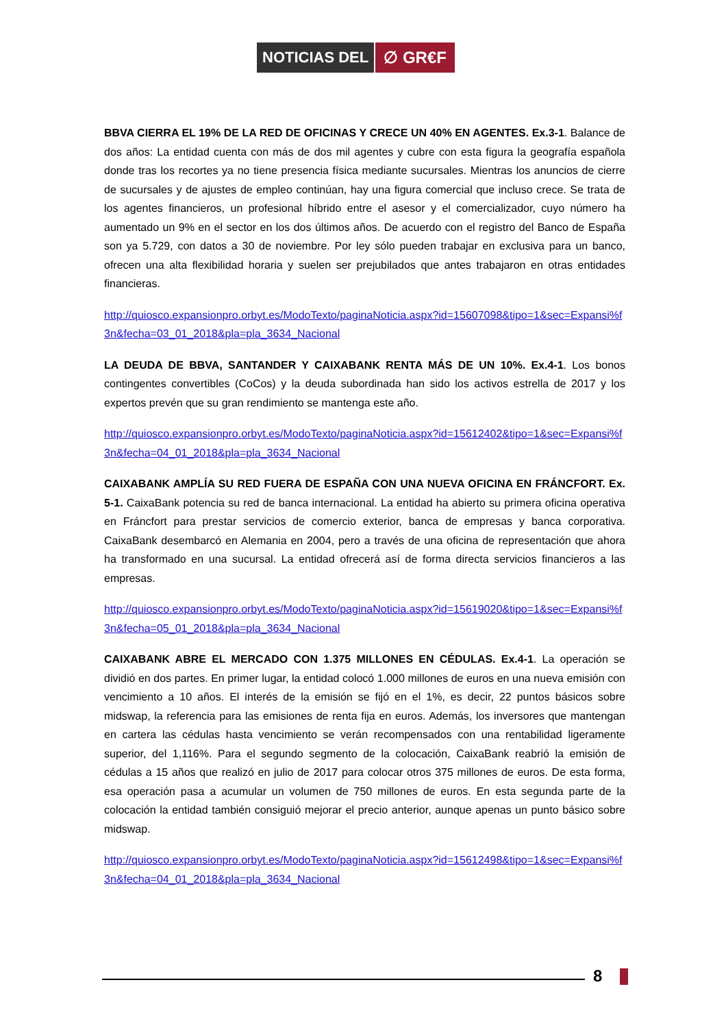NOTICIAS DEL ∅ GR€F
BBVA CIERRA EL 19% DE LA RED DE OFICINAS Y CRECE UN 40% EN AGENTES. Ex.3-1. Balance de dos años: La entidad cuenta con más de dos mil agentes y cubre con esta figura la geografía española donde tras los recortes ya no tiene presencia física mediante sucursales. Mientras los anuncios de cierre de sucursales y de ajustes de empleo continúan, hay una figura comercial que incluso crece. Se trata de los agentes financieros, un profesional híbrido entre el asesor y el comercializador, cuyo número ha aumentado un 9% en el sector en los dos últimos años. De acuerdo con el registro del Banco de España son ya 5.729, con datos a 30 de noviembre. Por ley sólo pueden trabajar en exclusiva para un banco, ofrecen una alta flexibilidad horaria y suelen ser prejubilados que antes trabajaron en otras entidades financieras.
http://quiosco.expansionpro.orbyt.es/ModoTexto/paginaNoticia.aspx?id=15607098&tipo=1&sec=Expansi%f3n&fecha=03_01_2018&pla=pla_3634_Nacional
LA DEUDA DE BBVA, SANTANDER Y CAIXABANK RENTA MÁS DE UN 10%. Ex.4-1. Los bonos contingentes convertibles (CoCos) y la deuda subordinada han sido los activos estrella de 2017 y los expertos prevén que su gran rendimiento se mantenga este año.
http://quiosco.expansionpro.orbyt.es/ModoTexto/paginaNoticia.aspx?id=15612402&tipo=1&sec=Expansi%f3n&fecha=04_01_2018&pla=pla_3634_Nacional
CAIXABANK AMPLÍA SU RED FUERA DE ESPAÑA CON UNA NUEVA OFICINA EN FRÁNCFORT. Ex. 5-1. CaixaBank potencia su red de banca internacional. La entidad ha abierto su primera oficina operativa en Fráncfort para prestar servicios de comercio exterior, banca de empresas y banca corporativa. CaixaBank desembarcó en Alemania en 2004, pero a través de una oficina de representación que ahora ha transformado en una sucursal. La entidad ofrecerá así de forma directa servicios financieros a las empresas.
http://quiosco.expansionpro.orbyt.es/ModoTexto/paginaNoticia.aspx?id=15619020&tipo=1&sec=Expansi%f3n&fecha=05_01_2018&pla=pla_3634_Nacional
CAIXABANK ABRE EL MERCADO CON 1.375 MILLONES EN CÉDULAS. Ex.4-1. La operación se dividió en dos partes. En primer lugar, la entidad colocó 1.000 millones de euros en una nueva emisión con vencimiento a 10 años. El interés de la emisión se fijó en el 1%, es decir, 22 puntos básicos sobre midswap, la referencia para las emisiones de renta fija en euros. Además, los inversores que mantengan en cartera las cédulas hasta vencimiento se verán recompensados con una rentabilidad ligeramente superior, del 1,116%. Para el segundo segmento de la colocación, CaixaBank reabrió la emisión de cédulas a 15 años que realizó en julio de 2017 para colocar otros 375 millones de euros. De esta forma, esa operación pasa a acumular un volumen de 750 millones de euros. En esta segunda parte de la colocación la entidad también consiguió mejorar el precio anterior, aunque apenas un punto básico sobre midswap.
http://quiosco.expansionpro.orbyt.es/ModoTexto/paginaNoticia.aspx?id=15612498&tipo=1&sec=Expansi%f3n&fecha=04_01_2018&pla=pla_3634_Nacional
8